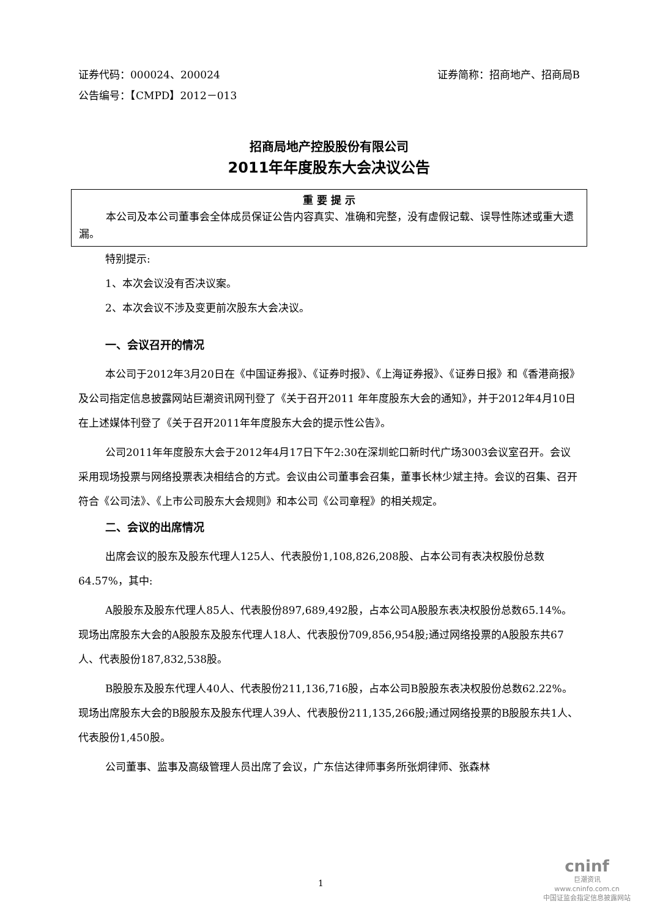证券代码：000024、200024 证券简称：招商地产、招商局B
公告编号：【CMPD】2012－013
招商局地产控股股份有限公司
2011年年度股东大会决议公告
重 要 提 示
本公司及本公司董事会全体成员保证公告内容真实、准确和完整，没有虚假记载、误导性陈述或重大遗漏。
特别提示:
1、本次会议没有否决议案。
2、本次会议不涉及变更前次股东大会决议。
一、会议召开的情况
本公司于2012年3月20日在《中国证券报》、《证券时报》、《上海证券报》、《证券日报》和《香港商报》及公司指定信息披露网站巨潮资讯网刊登了《关于召开2011 年年度股东大会的通知》，并于2012年4月10日在上述媒体刊登了《关于召开2011年年度股东大会的提示性公告》。
公司2011年年度股东大会于2012年4月17日下午2:30在深圳蛇口新时代广场3003会议室召开。会议采用现场投票与网络投票表决相结合的方式。会议由公司董事会召集，董事长林少斌主持。会议的召集、召开符合《公司法》、《上市公司股东大会规则》和本公司《公司章程》的相关规定。
二、会议的出席情况
出席会议的股东及股东代理人125人、代表股份1,108,826,208股、占本公司有表决权股份总数64.57%，其中:
A股股东及股东代理人85人、代表股份897,689,492股，占本公司A股股东表决权股份总数65.14%。现场出席股东大会的A股股东及股东代理人18人、代表股份709,856,954股;通过网络投票的A股股东共67人、代表股份187,832,538股。
B股股东及股东代理人40人、代表股份211,136,716股，占本公司B股股东表决权股份总数62.22%。现场出席股东大会的B股股东及股东代理人39人、代表股份211,135,266股;通过网络投票的B股股东共1人、代表股份1,450股。
公司董事、监事及高级管理人员出席了会议，广东信达律师事务所张炯律师、张森林
1
cninf
巨潮资讯
www.cninfo.com.cn
中国证监会指定信息披露网站